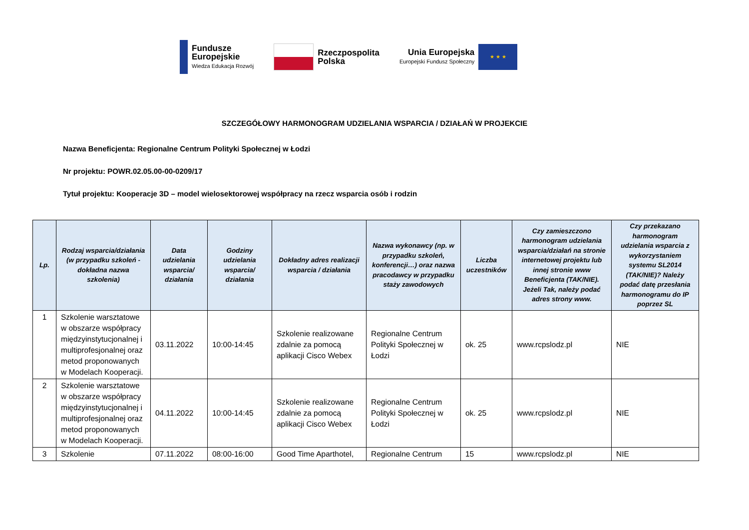Fundusze
Europejskie
Wiedza Edukacja Rozwój
Rzeczpospolita
Polska
Unia Europejska
Europejski Fundusz Społeczny
★ ★ ★
SZCZEGÓŁOWY HARMONOGRAM UDZIELANIA WSPARCIA / DZIAŁAŃ W PROJEKCIE
Nazwa Beneficjenta: Regionalne Centrum Polityki Społecznej w Łodzi
Nr projektu: POWR.02.05.00-00-0209/17
Tytuł projektu: Kooperacje 3D – model wielosektorowej współpracy na rzecz wsparcia osób i rodzin
| Lp. | Rodzaj wsparcia/działania (w przypadku szkoleń - dokładna nazwa szkolenia) | Data udzielania wsparcia/ działania | Godziny udzielania wsparcia/ działania | Dokładny adres realizacji wsparcia / działania | Nazwa wykonawcy (np. w przypadku szkoleń, konferencji…) oraz nazwa pracodawcy w przypadku staży zawodowych | Liczba uczestników | Czy zamieszczono harmonogram udzielania wsparcia/działań na stronie internetowej projektu lub innej stronie www Beneficjenta (TAK/NIE). Jeżeli Tak, należy podać adres strony www. | Czy przekazano harmonogram udzielania wsparcia z wykorzystaniem systemu SL2014 (TAK/NIE)? Należy podać datę przesłania harmonogramu do IP poprzez SL |
| --- | --- | --- | --- | --- | --- | --- | --- | --- |
| 1 | Szkolenie warsztatowe w obszarze współpracy międzyinstytucjonalnej i multiprofesjonalnej oraz metod proponowanych w Modelach Kooperacji. | 03.11.2022 | 10:00-14:45 | Szkolenie realizowane zdalnie za pomocą aplikacji Cisco Webex | Regionalne Centrum Polityki Społecznej w Łodzi | ok. 25 | www.rcpslodz.pl | NIE |
| 2 | Szkolenie warsztatowe w obszarze współpracy międzyinstytucjonalnej i multiprofesjonalnej oraz metod proponowanych w Modelach Kooperacji. | 04.11.2022 | 10:00-14:45 | Szkolenie realizowane zdalnie za pomocą aplikacji Cisco Webex | Regionalne Centrum Polityki Społecznej w Łodzi | ok. 25 | www.rcpslodz.pl | NIE |
| 3 | Szkolenie | 07.11.2022 | 08:00-16:00 | Good Time Aparthotel, | Regionalne Centrum | 15 | www.rcpslodz.pl | NIE |